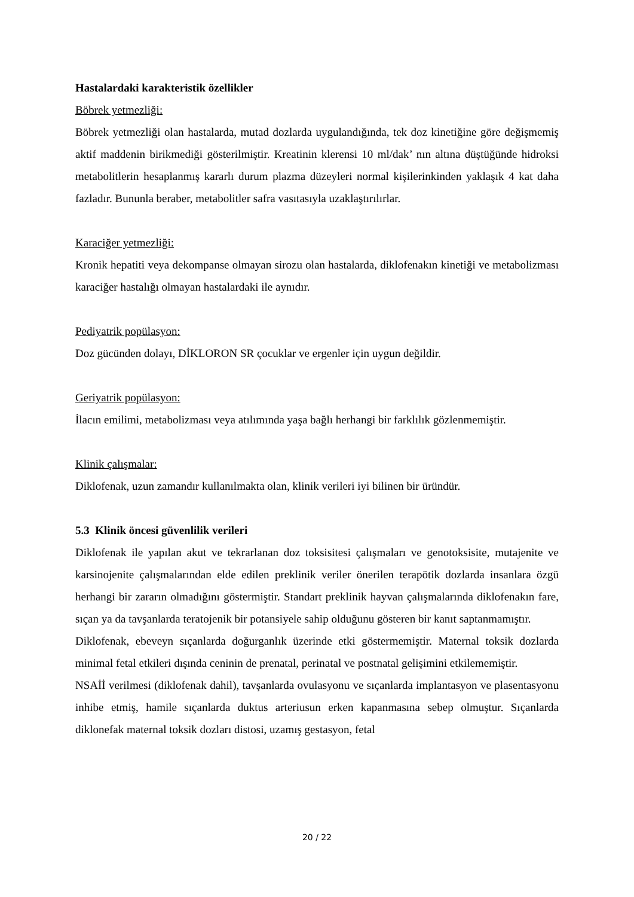Hastalardaki karakteristik özellikler
Böbrek yetmezliği:
Böbrek yetmezliği olan hastalarda, mutad dozlarda uygulandığında, tek doz kinetiğine göre değişmemiş aktif maddenin birikmediği gösterilmiştir. Kreatinin klerensi 10 ml/dak’ nın altına düştüğünde hidroksi metabolitlerin hesaplanmış kararlı durum plazma düzeyleri normal kişilerinkinden yaklaşık 4 kat daha fazladır. Bununla beraber, metabolitler safra vasıtasıyla uzaklaştırılırlar.
Karaciğer yetmezliği:
Kronik hepatiti veya dekompanse olmayan sirozu olan hastalarda, diklofenakın kinetiği ve metabolizması karaciğer hastalığı olmayan hastalardaki ile aynıdır.
Pediyatrik popülasyon:
Doz gücünden dolayı, DİKLORON SR çocuklar ve ergenler için uygun değildir.
Geriyatrik popülasyon:
İlacın emilimi, metabolizması veya atılımında yaşa bağlı herhangi bir farklılık gözlenmemiştir.
Klinik çalışmalar:
Diklofenak, uzun zamandır kullanılmakta olan, klinik verileri iyi bilinen bir üründür.
5.3 Klinik öncesi güvenlilik verileri
Diklofenak ile yapılan akut ve tekrarlanan doz toksisitesi çalışmaları ve genotoksisite, mutajenite ve karsinojenite çalışmalarından elde edilen preklinik veriler önerilen terapötik dozlarda insanlara özgü herhangi bir zararın olmadığını göstermiştir. Standart preklinik hayvan çalışmalarında diklofenakın fare, sıçan ya da tavşanlarda teratojenik bir potansiyele sahip olduğunu gösteren bir kanıt saptanmamıştır.
Diklofenak, ebeveyn sıçanlarda doğurganlık üzerinde etki göstermemiştir. Maternal toksik dozlarda minimal fetal etkileri dışında ceninin de prenatal, perinatal ve postnatal gelişimini etkilememiştir.
NSAİİ verilmesi (diklofenak dahil), tavşanlarda ovulasyonu ve sıçanlarda implantasyon ve plasentasyonu inhibe etmiş, hamile sıçanlarda duktus arteriusun erken kapanmasına sebep olmuştur. Sıçanlarda diklonefak maternal toksik dozları distosi, uzamış gestasyon, fetal
20 / 22